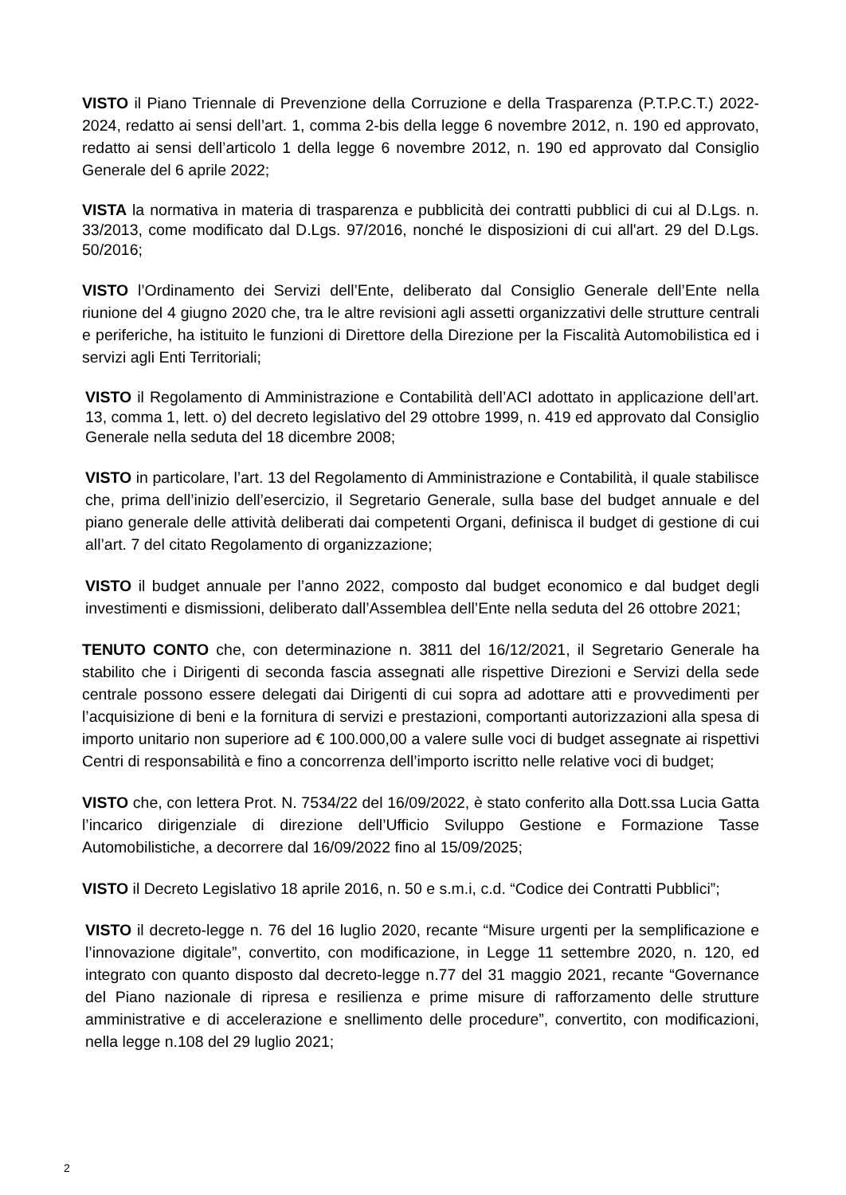VISTO il Piano Triennale di Prevenzione della Corruzione e della Trasparenza (P.T.P.C.T.) 2022-2024, redatto ai sensi dell’art. 1, comma 2-bis della legge 6 novembre 2012, n. 190 ed approvato, redatto ai sensi dell’articolo 1 della legge 6 novembre 2012, n. 190 ed approvato dal Consiglio Generale del 6 aprile 2022;
VISTA la normativa in materia di trasparenza e pubblicità dei contratti pubblici di cui al D.Lgs. n. 33/2013, come modificato dal D.Lgs. 97/2016, nonché le disposizioni di cui all'art. 29 del D.Lgs. 50/2016;
VISTO l’Ordinamento dei Servizi dell’Ente, deliberato dal Consiglio Generale dell’Ente nella riunione del 4 giugno 2020 che, tra le altre revisioni agli assetti organizzativi delle strutture centrali e periferiche, ha istituito le funzioni di Direttore della Direzione per la Fiscalità Automobilistica ed i servizi agli Enti Territoriali;
VISTO il Regolamento di Amministrazione e Contabilità dell’ACI adottato in applicazione dell’art. 13, comma 1, lett. o) del decreto legislativo del 29 ottobre 1999, n. 419 ed approvato dal Consiglio Generale nella seduta del 18 dicembre 2008;
VISTO in particolare, l’art. 13 del Regolamento di Amministrazione e Contabilità, il quale stabilisce che, prima dell’inizio dell’esercizio, il Segretario Generale, sulla base del budget annuale e del piano generale delle attività deliberati dai competenti Organi, definisca il budget di gestione di cui all’art. 7 del citato Regolamento di organizzazione;
VISTO il budget annuale per l’anno 2022, composto dal budget economico e dal budget degli investimenti e dismissioni, deliberato dall’Assemblea dell’Ente nella seduta del 26 ottobre 2021;
TENUTO CONTO che, con determinazione n. 3811 del 16/12/2021, il Segretario Generale ha stabilito che i Dirigenti di seconda fascia assegnati alle rispettive Direzioni e Servizi della sede centrale possono essere delegati dai Dirigenti di cui sopra ad adottare atti e provvedimenti per l’acquisizione di beni e la fornitura di servizi e prestazioni, comportanti autorizzazioni alla spesa di importo unitario non superiore ad € 100.000,00 a valere sulle voci di budget assegnate ai rispettivi Centri di responsabilità e fino a concorrenza dell’importo iscritto nelle relative voci di budget;
VISTO che, con lettera Prot. N. 7534/22 del 16/09/2022, è stato conferito alla Dott.ssa Lucia Gatta l’incarico dirigenziale di direzione dell’Ufficio Sviluppo Gestione e Formazione Tasse Automobilistiche, a decorrere dal 16/09/2022 fino al 15/09/2025;
VISTO il Decreto Legislativo 18 aprile 2016, n. 50 e s.m.i, c.d. “Codice dei Contratti Pubblici”;
VISTO il decreto-legge n. 76 del 16 luglio 2020, recante “Misure urgenti per la semplificazione e l’innovazione digitale”, convertito, con modificazione, in Legge 11 settembre 2020, n. 120, ed integrato con quanto disposto dal decreto-legge n.77 del 31 maggio 2021, recante “Governance del Piano nazionale di ripresa e resilienza e prime misure di rafforzamento delle strutture amministrative e di accelerazione e snellimento delle procedure”, convertito, con modificazioni, nella legge n.108 del 29 luglio 2021;
2